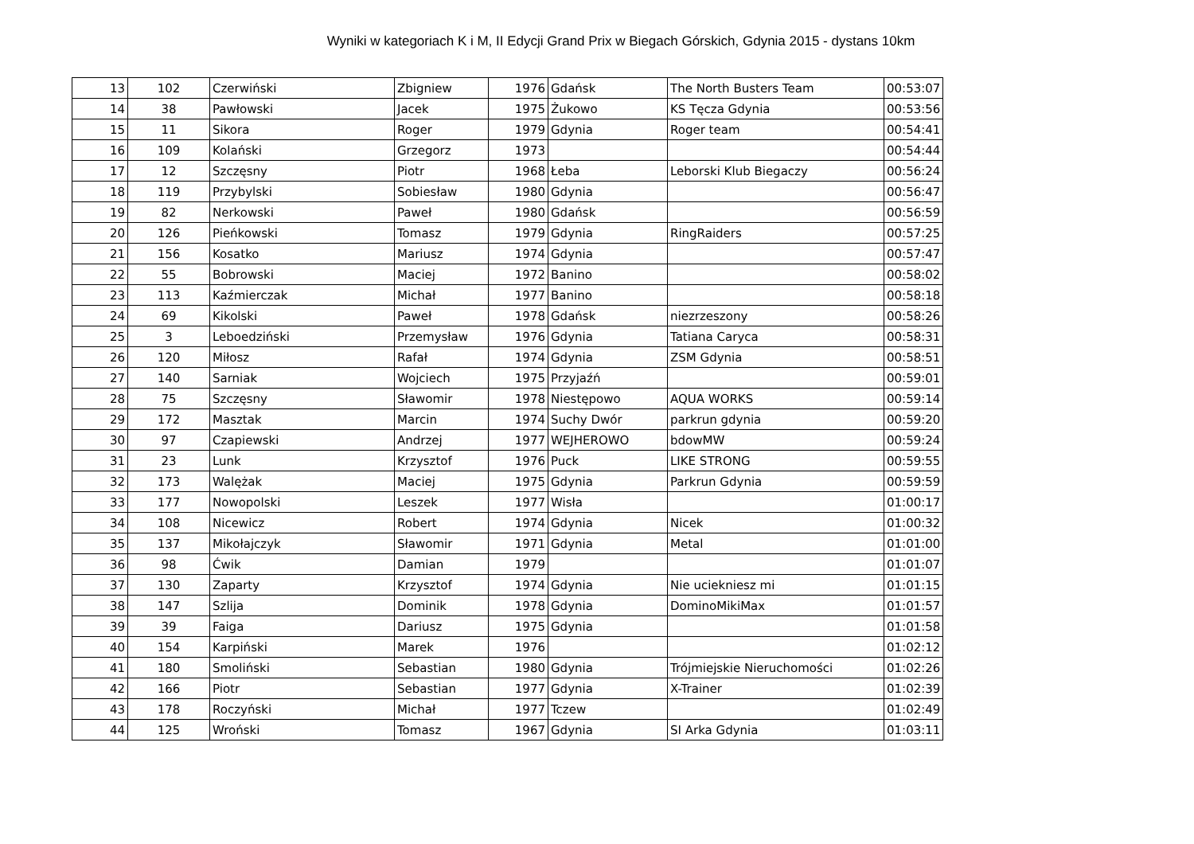Wyniki w kategoriach K i M, II Edycji Grand Prix w Biegach Górskich, Gdynia 2015 - dystans 10km
| 13 | 102 | Czerwiński | Zbigniew | 1976 | Gdańsk | The North Busters Team | 00:53:07 |
| 14 | 38 | Pawłowski | Jacek | 1975 | Żukowo | KS Tęcza Gdynia | 00:53:56 |
| 15 | 11 | Sikora | Roger | 1979 | Gdynia | Roger team | 00:54:41 |
| 16 | 109 | Kolański | Grzegorz | 1973 | | | 00:54:44 |
| 17 | 12 | Szczęsny | Piotr | 1968 | Łeba | Leborski Klub Biegaczy | 00:56:24 |
| 18 | 119 | Przybylski | Sobiesław | 1980 | Gdynia | | 00:56:47 |
| 19 | 82 | Nerkowski | Paweł | 1980 | Gdańsk | | 00:56:59 |
| 20 | 126 | Pieńkowski | Tomasz | 1979 | Gdynia | RingRaiders | 00:57:25 |
| 21 | 156 | Kosatko | Mariusz | 1974 | Gdynia | | 00:57:47 |
| 22 | 55 | Bobrowski | Maciej | 1972 | Banino | | 00:58:02 |
| 23 | 113 | Kaźmierczak | Michał | 1977 | Banino | | 00:58:18 |
| 24 | 69 | Kikolski | Paweł | 1978 | Gdańsk | niezrzeszony | 00:58:26 |
| 25 | 3 | Leboedziński | Przemysław | 1976 | Gdynia | Tatiana Caryca | 00:58:31 |
| 26 | 120 | Miłosz | Rafał | 1974 | Gdynia | ZSM Gdynia | 00:58:51 |
| 27 | 140 | Sarniak | Wojciech | 1975 | Przyjaźń | | 00:59:01 |
| 28 | 75 | Szczęsny | Sławomir | 1978 | Niestępowo | AQUA WORKS | 00:59:14 |
| 29 | 172 | Masztak | Marcin | 1974 | Suchy Dwór | parkrun gdynia | 00:59:20 |
| 30 | 97 | Czapiewski | Andrzej | 1977 | WEJHEROWO | bdowMW | 00:59:24 |
| 31 | 23 | Lunk | Krzysztof | 1976 | Puck | LIKE STRONG | 00:59:55 |
| 32 | 173 | Walężak | Maciej | 1975 | Gdynia | Parkrun Gdynia | 00:59:59 |
| 33 | 177 | Nowopolski | Leszek | 1977 | Wisła | | 01:00:17 |
| 34 | 108 | Nicewicz | Robert | 1974 | Gdynia | Nicek | 01:00:32 |
| 35 | 137 | Mikołajczyk | Sławomir | 1971 | Gdynia | Metal | 01:01:00 |
| 36 | 98 | Ćwik | Damian | 1979 | | | 01:01:07 |
| 37 | 130 | Zaparty | Krzysztof | 1974 | Gdynia | Nie uciekniesz mi | 01:01:15 |
| 38 | 147 | Szlija | Dominik | 1978 | Gdynia | DominoMikiMax | 01:01:57 |
| 39 | 39 | Faiga | Dariusz | 1975 | Gdynia | | 01:01:58 |
| 40 | 154 | Karpiński | Marek | 1976 | | | 01:02:12 |
| 41 | 180 | Smoliński | Sebastian | 1980 | Gdynia | Trójmiejskie Nieruchomości | 01:02:26 |
| 42 | 166 | Piotr | Sebastian | 1977 | Gdynia | X-Trainer | 01:02:39 |
| 43 | 178 | Roczyński | Michał | 1977 | Tczew | | 01:02:49 |
| 44 | 125 | Wroński | Tomasz | 1967 | Gdynia | SI Arka Gdynia | 01:03:11 |